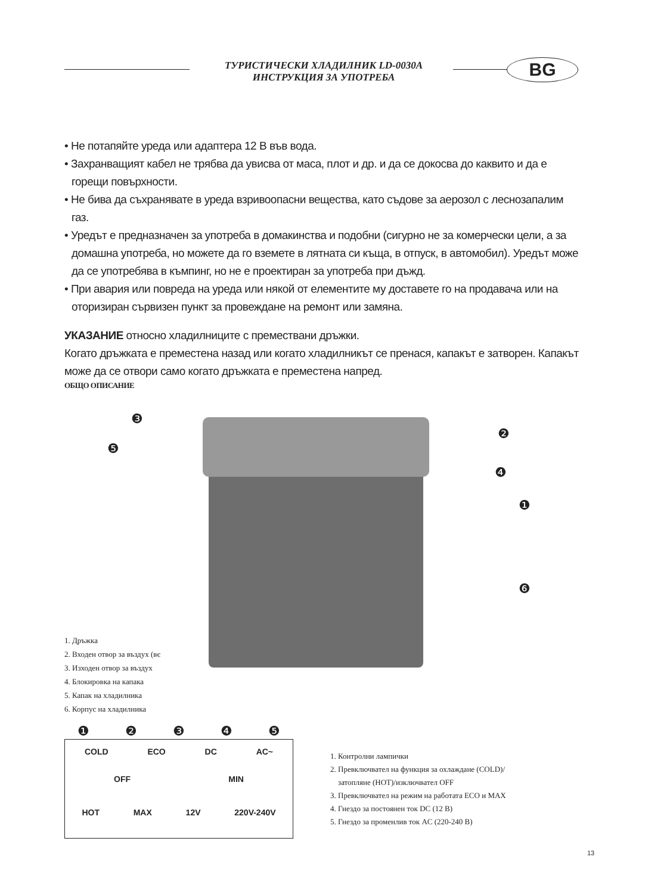ТУРИСТИЧЕСКИ ХЛАДИЛНИК LD-0030A
ИНСТРУКЦИЯ ЗА УПОТРЕБА
BG
• Не потапяйте уреда или адаптера 12 В във вода.
• Захранващият кабел не трябва да увисва от маса, плот и др. и да се докосва до каквито и да е горещи повърхности.
• Не бива да съхранявате в уреда взривоопасни вещества, като съдове за аерозол с леснозапалим газ.
• Уредът е предназначен за употреба в домакинства и подобни (сигурно не за комерчески цели, а за домашна употреба, но можете да го вземете в лятната си къща, в отпуск, в автомобил). Уредът може да се употребява в къмпинг, но не е проектиран за употреба при дъжд.
• При авария или повреда на уреда или някой от елементите му доставете го на продавача или на оторизиран сървизен пункт за провеждане на ремонт или замяна.
УКАЗАНИЕ относно хладилниците с премествани дръжки.
Когато дръжката е преместена назад или когато хладилникът се пренася, капакът е затворен. Капакът може да се отвори само когато дръжката е преместена напред.
ОБЩО ОПИСАНИЕ
❸
❺
❷
❹
❶
❻
1. Дръжка
2. Входен отвор за въздух (вє
3. Изходен отвор за въздух
4. Блокировка на капака
5. Капак на хладилника
6. Корпус на хладилника
❶❷❸❹❺
COLD ECO DC AC~
OFF MIN
HOT MAX 12V 220V-240V
1. Контролни лампички
2. Превключвател на функция за охлаждане (COLD)/
затопляне (HOT)/изключвател OFF
3. Превключвател на режим на работата ECO и MAX
4. Гнездо за постоянен ток DC (12 В)
5. Гнездо за променлив ток AC (220-240 В)
13